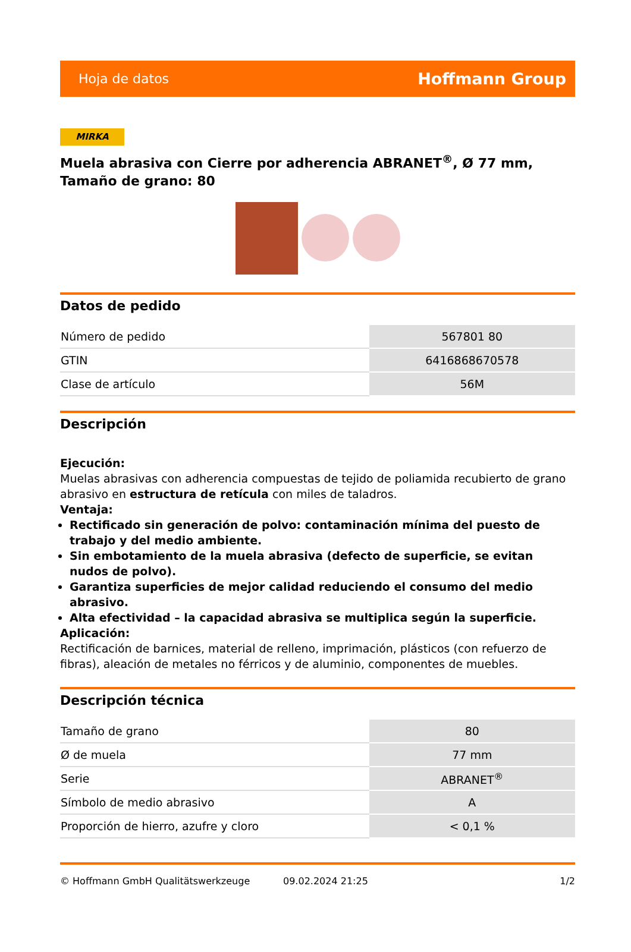Hoja de datos Hoffmann Group
MIRKA
Muela abrasiva con Cierre por adherencia ABRANET<sup>®</sup>, Ø 77 mm, Tamaño de grano: 80
Datos de pedido
| Número de pedido | 567801 80 |
| GTIN | 6416868670578 |
| Clase de artículo | 56M |
Descripción
Ejecución:
Muelas abrasivas con adherencia compuestas de tejido de poliamida recubierto de grano abrasivo en estructura de retícula con miles de taladros.
Ventaja:
Rectificado sin generación de polvo: contaminación mínima del puesto de trabajo y del medio ambiente.
Sin embotamiento de la muela abrasiva (defecto de superficie, se evitan nudos de polvo).
Garantiza superficies de mejor calidad reduciendo el consumo del medio abrasivo.
Alta efectividad – la capacidad abrasiva se multiplica según la superficie.
Aplicación:
Rectificación de barnices, material de relleno, imprimación, plásticos (con refuerzo de fibras), aleación de metales no férricos y de aluminio, componentes de muebles.
Descripción técnica
| Tamaño de grano | 80 |
| Ø de muela | 77 mm |
| Serie | ABRANET<sup>®</sup> |
| Símbolo de medio abrasivo | A |
| Proporción de hierro, azufre y cloro | < 0,1 % |
© Hoffmann GmbH Qualitätswerkzeuge 09.02.2024 21:25 1/2